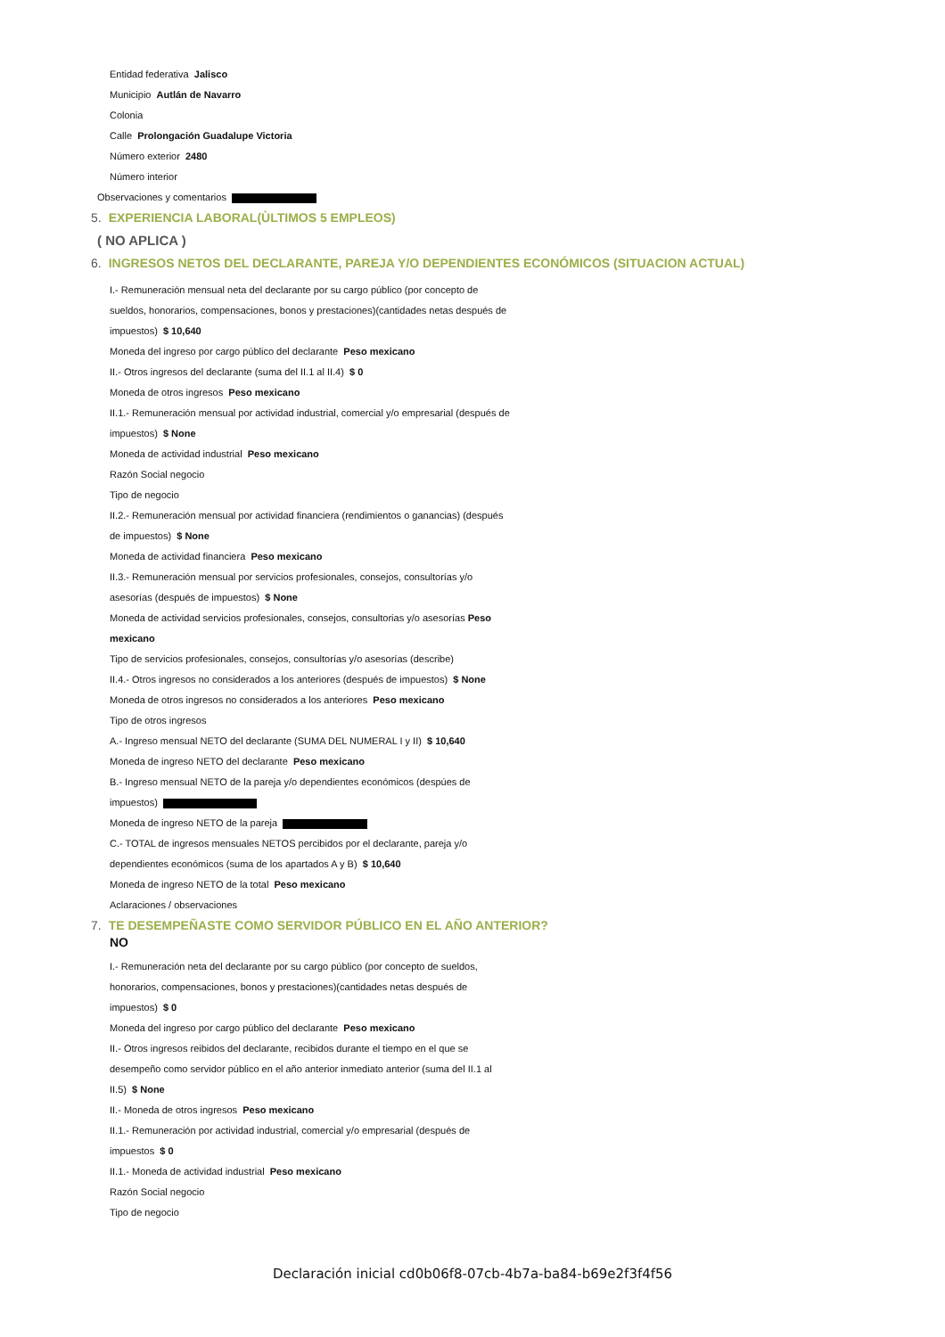Entidad federativa Jalisco
Municipio Autlán de Navarro
Colonia
Calle Prolongación Guadalupe Victoria
Número exterior 2480
Número interior
Observaciones y comentarios
5. EXPERIENCIA LABORAL(ÙLTIMOS 5 EMPLEOS)
( NO APLICA )
6. INGRESOS NETOS DEL DECLARANTE, PAREJA Y/O DEPENDIENTES ECONÓMICOS (SITUACION ACTUAL)
I.- Remuneración mensual neta del declarante por su cargo público (por concepto de sueldos, honorarios, compensaciones, bonos y prestaciones)(cantidades netas después de impuestos) $ 10,640
Moneda del ingreso por cargo público del declarante Peso mexicano
II.- Otros ingresos del declarante (suma del II.1 al II.4) $ 0
Moneda de otros ingresos Peso mexicano
II.1.- Remuneración mensual por actividad industrial, comercial y/o empresarial (después de impuestos) $ None
Moneda de actividad industrial Peso mexicano
Razón Social negocio
Tipo de negocio
II.2.- Remuneración mensual por actividad financiera (rendimientos o ganancias) (después de impuestos) $ None
Moneda de actividad financiera Peso mexicano
II.3.- Remuneración mensual por servicios profesionales, consejos, consultorías y/o asesorías (después de impuestos) $ None
Moneda de actividad servicios profesionales, consejos, consultorias y/o asesorías Peso mexicano
Tipo de servicios profesionales, consejos, consultorías y/o asesorías (describe)
II.4.- Otros ingresos no considerados a los anteriores (después de impuestos) $ None
Moneda de otros ingresos no considerados a los anteriores Peso mexicano
Tipo de otros ingresos
A.- Ingreso mensual NETO del declarante (SUMA DEL NUMERAL I y II) $ 10,640
Moneda de ingreso NETO del declarante Peso mexicano
B.- Ingreso mensual NETO de la pareja y/o dependientes económicos (despúes de impuestos)
Moneda de ingreso NETO de la pareja
C.- TOTAL de ingresos mensuales NETOS percibidos por el declarante, pareja y/o dependientes económicos (suma de los apartados A y B) $ 10,640
Moneda de ingreso NETO de la total Peso mexicano
Aclaraciones / observaciones
7. TE DESEMPEÑASTE COMO SERVIDOR PÚBLICO EN EL AÑO ANTERIOR?
NO
I.- Remuneración neta del declarante por su cargo público (por concepto de sueldos, honorarios, compensaciones, bonos y prestaciones)(cantidades netas después de impuestos) $ 0
Moneda del ingreso por cargo público del declarante Peso mexicano
II.- Otros ingresos reibidos del declarante, recibidos durante el tiempo en el que se desempeño como servidor público en el año anterior inmediato anterior (suma del II.1 al II.5) $ None
II.- Moneda de otros ingresos Peso mexicano
II.1.- Remuneración por actividad industrial, comercial y/o empresarial (después de impuestos $ 0
II.1.- Moneda de actividad industrial Peso mexicano
Razón Social negocio
Tipo de negocio
Declaración inicial cd0b06f8-07cb-4b7a-ba84-b69e2f3f4f56